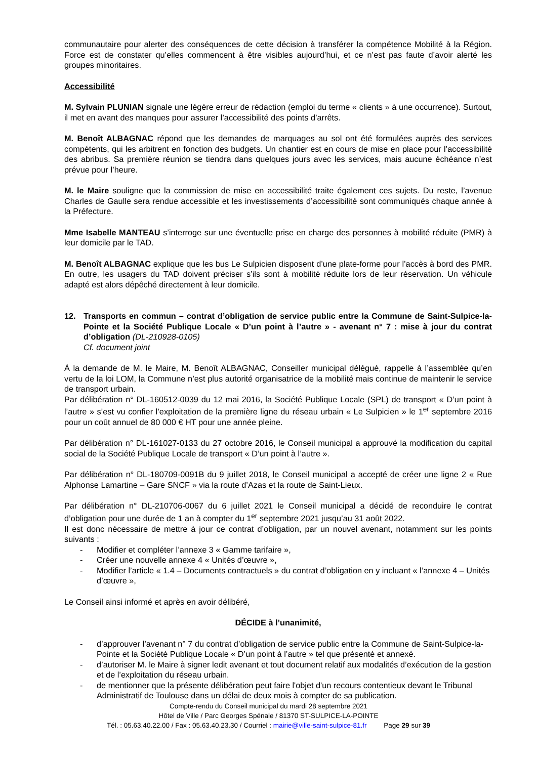communautaire pour alerter des conséquences de cette décision à transférer la compétence Mobilité à la Région. Force est de constater qu’elles commencent à être visibles aujourd’hui, et ce n’est pas faute d’avoir alerté les groupes minoritaires.
Accessibilité
M. Sylvain PLUNIAN signale une légère erreur de rédaction (emploi du terme « clients » à une occurrence). Surtout, il met en avant des manques pour assurer l’accessibilité des points d’arrêts.
M. Benoît ALBAGNAC répond que les demandes de marquages au sol ont été formulées auprès des services compétents, qui les arbitrent en fonction des budgets. Un chantier est en cours de mise en place pour l’accessibilité des abribus. Sa première réunion se tiendra dans quelques jours avec les services, mais aucune échéance n’est prévue pour l’heure.
M. le Maire souligne que la commission de mise en accessibilité traite également ces sujets. Du reste, l’avenue Charles de Gaulle sera rendue accessible et les investissements d’accessibilité sont communiqués chaque année à la Préfecture.
Mme Isabelle MANTEAU s’interroge sur une éventuelle prise en charge des personnes à mobilité réduite (PMR) à leur domicile par le TAD.
M. Benoît ALBAGNAC explique que les bus Le Sulpicien disposent d’une plate-forme pour l’accès à bord des PMR. En outre, les usagers du TAD doivent préciser s’ils sont à mobilité réduite lors de leur réservation. Un véhicule adapté est alors dépêché directement à leur domicile.
12. Transports en commun – contrat d’obligation de service public entre la Commune de Saint-Sulpice-la-Pointe et la Société Publique Locale « D’un point à l’autre » - avenant n° 7 : mise à jour du contrat d’obligation (DL-210928-0105)
Cf. document joint
À la demande de M. le Maire, M. Benoît ALBAGNAC, Conseiller municipal délégué, rappelle à l’assemblée qu’en vertu de la loi LOM, la Commune n’est plus autorité organisatrice de la mobilité mais continue de maintenir le service de transport urbain.
Par délibération n° DL-160512-0039 du 12 mai 2016, la Société Publique Locale (SPL) de transport « D’un point à l’autre » s’est vu confier l’exploitation de la première ligne du réseau urbain « Le Sulpicien » le 1<sup>er</sup> septembre 2016 pour un coût annuel de 80 000 € HT pour une année pleine.
Par délibération n° DL-161027-0133 du 27 octobre 2016, le Conseil municipal a approuvé la modification du capital social de la Société Publique Locale de transport « D’un point à l’autre ».
Par délibération n° DL-180709-0091B du 9 juillet 2018, le Conseil municipal a accepté de créer une ligne 2 « Rue Alphonse Lamartine – Gare SNCF » via la route d’Azas et la route de Saint-Lieux.
Par délibération n° DL-210706-0067 du 6 juillet 2021 le Conseil municipal a décidé de reconduire le contrat d’obligation pour une durée de 1 an à compter du 1<sup>er</sup> septembre 2021 jusqu’au 31 août 2022.
Il est donc nécessaire de mettre à jour ce contrat d’obligation, par un nouvel avenant, notamment sur les points suivants :
- Modifier et compléter l’annexe 3 « Gamme tarifaire »,
- Créer une nouvelle annexe 4 « Unités d’œuvre »,
- Modifier l’article « 1.4 – Documents contractuels » du contrat d’obligation en y incluant « l’annexe 4 – Unités d’œuvre »,
Le Conseil ainsi informé et après en avoir délibéré,
DÉCIDE à l’unanimité,
- d’approuver l’avenant n° 7 du contrat d’obligation de service public entre la Commune de Saint-Sulpice-la-Pointe et la Société Publique Locale « D’un point à l’autre » tel que présenté et annexé.
- d’autoriser M. le Maire à signer ledit avenant et tout document relatif aux modalités d’exécution de la gestion et de l’exploitation du réseau urbain.
- de mentionner que la présente délibération peut faire l'objet d'un recours contentieux devant le Tribunal Administratif de Toulouse dans un délai de deux mois à compter de sa publication.
Compte-rendu du Conseil municipal du mardi 28 septembre 2021
Hôtel de Ville / Parc Georges Spénale / 81370 ST-SULPICE-LA-POINTE
Tél. : 05.63.40.22.00 / Fax : 05.63.40.23.30 / Courriel : mairie@ville-saint-sulpice-81.fr Page 29 sur 39